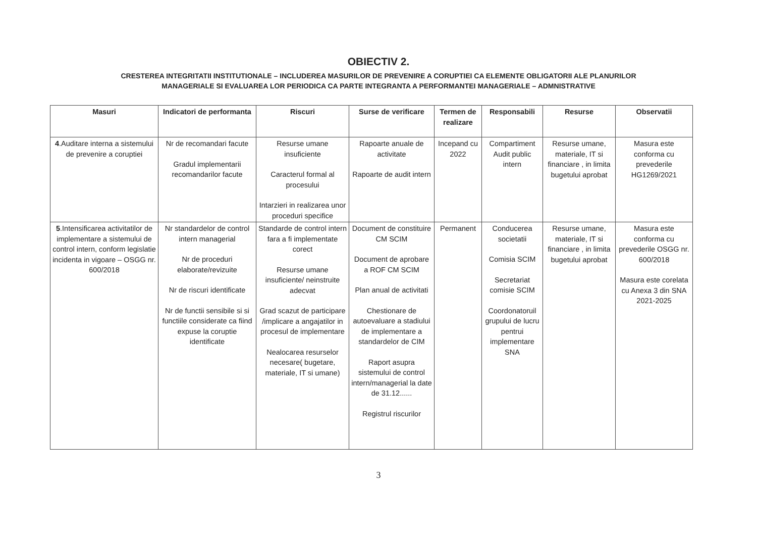OBIECTIV 2.
CRESTEREA INTEGRITATII INSTITUTIONALE – INCLUDEREA MASURILOR DE PREVENIRE A CORUPTIEI CA ELEMENTE OBLIGATORII ALE PLANURILOR MANAGERIALE SI EVALUAREA LOR PERIODICA CA PARTE INTEGRANTA A PERFORMANTEI MANAGERIALE – ADMNISTRATIVE
| Masuri | Indicatori de performanta | Riscuri | Surse de verificare | Termen de realizare | Responsabili | Resurse | Observatii |
| --- | --- | --- | --- | --- | --- | --- | --- |
| 4 .Auditare interna a sistemului de prevenire a coruptiei | Nr de recomandari facute Gradul implementarii recomandarilor facute | Resurse umane insuficiente Caracterul formal al procesului Intarzieri in realizarea unor proceduri specifice | Rapoarte anuale de activitate Rapoarte de audit intern | Incepand cu 2022 | Compartiment Audit public intern | Resurse umane, materiale, IT si financiare , in limita bugetului aprobat | Masura este conforma cu prevederile HG1269/2021 |
| 5 .Intensificarea activitatilor de implementare a sistemului de control intern, conform legislatie incidenta in vigoare – OSGG nr. 600/2018 | Nr standardelor de control intern managerial Nr de proceduri elaborate/revizuite Nr de riscuri identificate Nr de functii sensibile si si functiile considerate ca fiind expuse la coruptie identificate | Standarde de control intern fara a fi implementate corect Resurse umane insuficiente/ neinstruite adecvat Grad scazut de participare /implicare a angajatilor in procesul de implementare Nealocarea resurselor necesare( bugetare, materiale, IT si umane) | Document de constituire CM SCIM Document de aprobare a ROF CM SCIM Plan anual de activitati Chestionare de autoevaluare a stadiului de implementare a standardelor de CIM Raport asupra sistemului de control intern/managerial la date de 31.12...... Registrul riscurilor | Permanent | Conducerea societatii Comisia SCIM Secretariat comisie SCIM Coordonatoruil grupului de lucru pentrui implementare SNA | Resurse umane, materiale, IT si financiare , in limita bugetului aprobat | Masura este conforma cu prevederile OSGG nr. 600/2018 Masura este corelata cu Anexa 3 din SNA 2021-2025 |
3